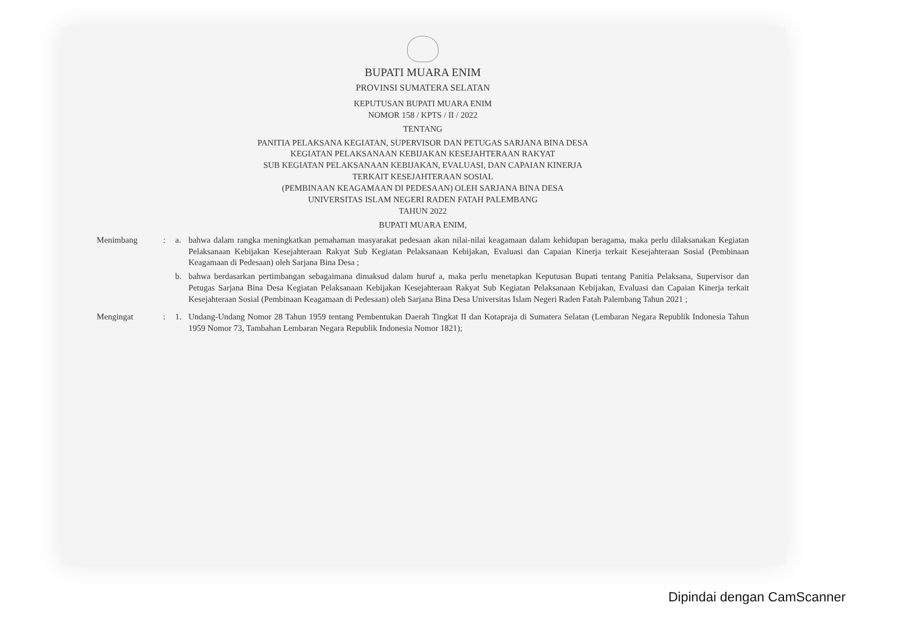BUPATI MUARA ENIM
PROVINSI SUMATERA SELATAN
KEPUTUSAN BUPATI MUARA ENIM
NOMOR 158 / KPTS / II / 2022
TENTANG
PANITIA PELAKSANA KEGIATAN, SUPERVISOR DAN PETUGAS SARJANA BINA DESA
KEGIATAN PELAKSANAAN KEBIJAKAN KESEJAHTERAAN RAKYAT
SUB KEGIATAN PELAKSANAAN KEBIJAKAN, EVALUASI, DAN CAPAIAN KINERJA
TERKAIT KESEJAHTERAAN SOSIAL
(PEMBINAAN KEAGAMAAN DI PEDESAAN) OLEH SARJANA BINA DESA
UNIVERSITAS ISLAM NEGERI RADEN FATAH PALEMBANG
TAHUN 2022
BUPATI MUARA ENIM,
Menimbang : a. bahwa dalam rangka meningkatkan pemahaman masyarakat pedesaan akan nilai-nilai keagamaan dalam kehidupan beragama, maka perlu dilaksanakan Kegiatan Pelaksanaan Kebijakan Kesejahteraan Rakyat Sub Kegiatan Pelaksanaan Kebijakan, Evaluasi dan Capaian Kinerja terkait Kesejahteraan Sosial (Pembinaan Keagamaan di Pedesaan) oleh Sarjana Bina Desa ;
b. bahwa berdasarkan pertimbangan sebagaimana dimaksud dalam huruf a, maka perlu menetapkan Keputusan Bupati tentang Panitia Pelaksana, Supervisor dan Petugas Sarjana Bina Desa Kegiatan Pelaksanaan Kebijakan Kesejahteraan Rakyat Sub Kegiatan Pelaksanaan Kebijakan, Evaluasi dan Capaian Kinerja terkait Kesejahteraan Sosial (Pembinaan Keagamaan di Pedesaan) oleh Sarjana Bina Desa Universitas Islam Negeri Raden Fatah Palembang Tahun 2021 ;
Mengingat : 1. Undang-Undang Nomor 28 Tahun 1959 tentang Pembentukan Daerah Tingkat II dan Kotapraja di Sumatera Selatan (Lembaran Negara Republik Indonesia Tahun 1959 Nomor 73, Tambahan Lembaran Negara Republik Indonesia Nomor 1821);
Dipindai dengan CamScanner